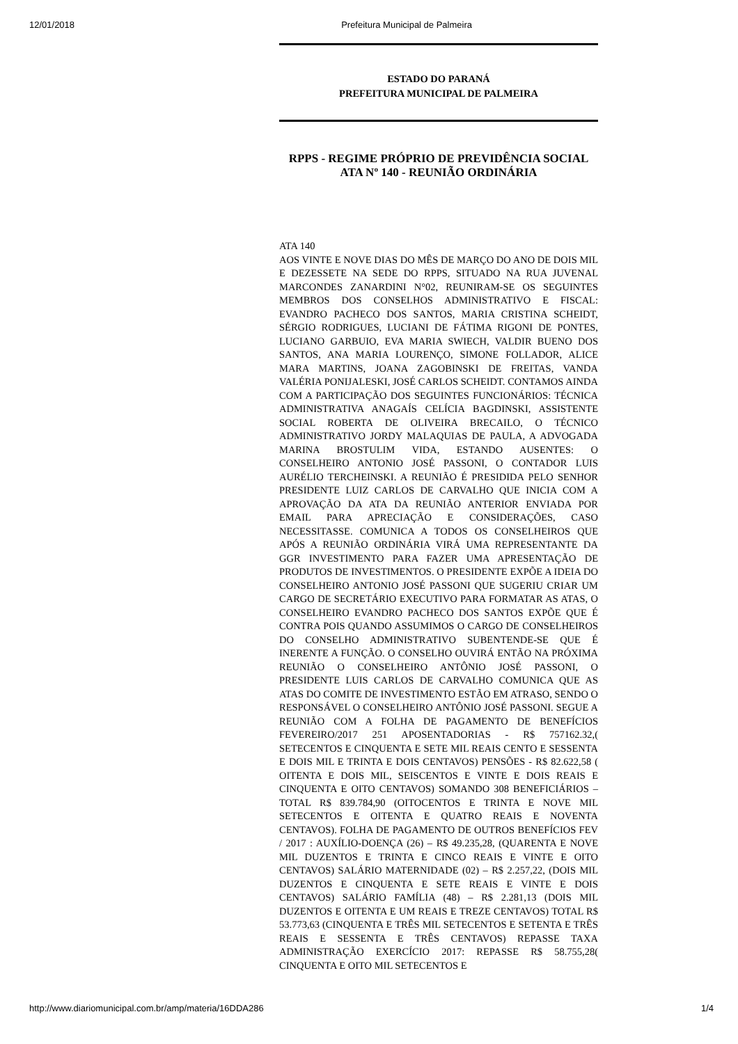12/01/2018 Prefeitura Municipal de Palmeira
ESTADO DO PARANÁ
PREFEITURA MUNICIPAL DE PALMEIRA
RPPS - REGIME PRÓPRIO DE PREVIDÊNCIA SOCIAL
ATA Nº 140 - REUNIÃO ORDINÁRIA
ATA 140
AOS VINTE E NOVE DIAS DO MÊS DE MARÇO DO ANO DE DOIS MIL E DEZESSETE NA SEDE DO RPPS, SITUADO NA RUA JUVENAL MARCONDES ZANARDINI N°02, REUNIRAM-SE OS SEGUINTES MEMBROS DOS CONSELHOS ADMINISTRATIVO E FISCAL: EVANDRO PACHECO DOS SANTOS, MARIA CRISTINA SCHEIDT, SÉRGIO RODRIGUES, LUCIANI DE FÁTIMA RIGONI DE PONTES, LUCIANO GARBUIO, EVA MARIA SWIECH, VALDIR BUENO DOS SANTOS, ANA MARIA LOURENÇO, SIMONE FOLLADOR, ALICE MARA MARTINS, JOANA ZAGOBINSKI DE FREITAS, VANDA VALÉRIA PONIJALESKI, JOSÉ CARLOS SCHEIDT. CONTAMOS AINDA COM A PARTICIPAÇÃO DOS SEGUINTES FUNCIONÁRIOS: TÉCNICA ADMINISTRATIVA ANAGAÍS CELÍCIA BAGDINSKI, ASSISTENTE SOCIAL ROBERTA DE OLIVEIRA BRECAILO, O TÉCNICO ADMINISTRATIVO JORDY MALAQUIAS DE PAULA, A ADVOGADA MARINA BROSTULIM VIDA, ESTANDO AUSENTES: O CONSELHEIRO ANTONIO JOSÉ PASSONI, O CONTADOR LUIS AURÉLIO TERCHEINSKI. A REUNIÃO É PRESIDIDA PELO SENHOR PRESIDENTE LUIZ CARLOS DE CARVALHO QUE INICIA COM A APROVAÇÃO DA ATA DA REUNIÃO ANTERIOR ENVIADA POR EMAIL PARA APRECIAÇÃO E CONSIDERAÇÕES, CASO NECESSITASSE. COMUNICA A TODOS OS CONSELHEIROS QUE APÓS A REUNIÃO ORDINÁRIA VIRÁ UMA REPRESENTANTE DA GGR INVESTIMENTO PARA FAZER UMA APRESENTAÇÃO DE PRODUTOS DE INVESTIMENTOS. O PRESIDENTE EXPÕE A IDEIA DO CONSELHEIRO ANTONIO JOSÉ PASSONI QUE SUGERIU CRIAR UM CARGO DE SECRETÁRIO EXECUTIVO PARA FORMATAR AS ATAS, O CONSELHEIRO EVANDRO PACHECO DOS SANTOS EXPÕE QUE É CONTRA POIS QUANDO ASSUMIMOS O CARGO DE CONSELHEIROS DO CONSELHO ADMINISTRATIVO SUBENTENDE-SE QUE É INERENTE A FUNÇÃO. O CONSELHO OUVIRÁ ENTÃO NA PRÓXIMA REUNIÃO O CONSELHEIRO ANTÔNIO JOSÉ PASSONI, O PRESIDENTE LUIS CARLOS DE CARVALHO COMUNICA QUE AS ATAS DO COMITE DE INVESTIMENTO ESTÃO EM ATRASO, SENDO O RESPONSÁVEL O CONSELHEIRO ANTÔNIO JOSÉ PASSONI. SEGUE A REUNIÃO COM A FOLHA DE PAGAMENTO DE BENEFÍCIOS FEVEREIRO/2017 251 APOSENTADORIAS - R$ 757162.32,( SETECENTOS E CINQUENTA E SETE MIL REAIS CENTO E SESSENTA E DOIS MIL E TRINTA E DOIS CENTAVOS) PENSÕES - R$ 82.622,58 ( OITENTA E DOIS MIL, SEISCENTOS E VINTE E DOIS REAIS E CINQUENTA E OITO CENTAVOS) SOMANDO 308 BENEFICIÁRIOS – TOTAL R$ 839.784,90 (OITOCENTOS E TRINTA E NOVE MIL SETECENTOS E OITENTA E QUATRO REAIS E NOVENTA CENTAVOS). FOLHA DE PAGAMENTO DE OUTROS BENEFÍCIOS FEV / 2017 : AUXÍLIO-DOENÇA (26) – R$ 49.235,28, (QUARENTA E NOVE MIL DUZENTOS E TRINTA E CINCO REAIS E VINTE E OITO CENTAVOS) SALÁRIO MATERNIDADE (02) – R$ 2.257,22, (DOIS MIL DUZENTOS E CINQUENTA E SETE REAIS E VINTE E DOIS CENTAVOS) SALÁRIO FAMÍLIA (48) – R$ 2.281,13 (DOIS MIL DUZENTOS E OITENTA E UM REAIS E TREZE CENTAVOS) TOTAL R$ 53.773,63 (CINQUENTA E TRÊS MIL SETECENTOS E SETENTA E TRÊS REAIS E SESSENTA E TRÊS CENTAVOS) REPASSE TAXA ADMINISTRAÇÃO EXERCÍCIO 2017: REPASSE R$ 58.755,28( CINQUENTA E OITO MIL SETECENTOS E
http://www.diariomunicipal.com.br/amp/materia/16DDA286 1/4